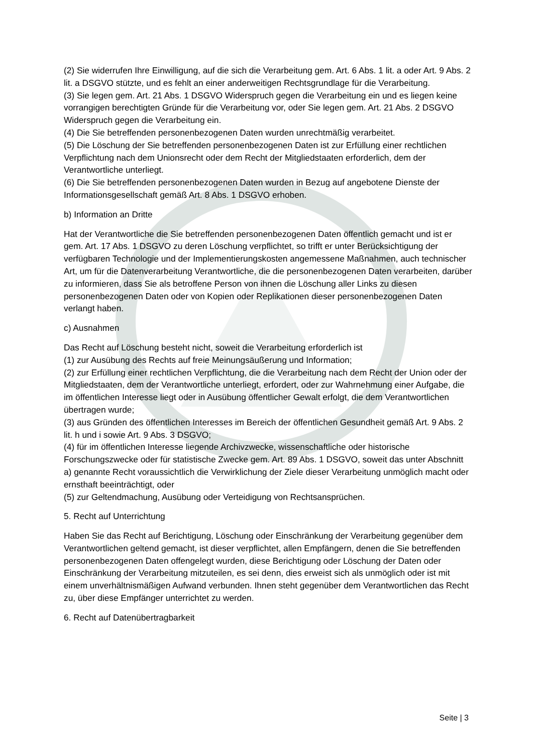(2) Sie widerrufen Ihre Einwilligung, auf die sich die Verarbeitung gem. Art. 6 Abs. 1 lit. a oder Art. 9 Abs. 2 lit. a DSGVO stützte, und es fehlt an einer anderweitigen Rechtsgrundlage für die Verarbeitung.
(3) Sie legen gem. Art. 21 Abs. 1 DSGVO Widerspruch gegen die Verarbeitung ein und es liegen keine vorrangigen berechtigten Gründe für die Verarbeitung vor, oder Sie legen gem. Art. 21 Abs. 2 DSGVO Widerspruch gegen die Verarbeitung ein.
(4) Die Sie betreffenden personenbezogenen Daten wurden unrechtmäßig verarbeitet.
(5) Die Löschung der Sie betreffenden personenbezogenen Daten ist zur Erfüllung einer rechtlichen Verpflichtung nach dem Unionsrecht oder dem Recht der Mitgliedstaaten erforderlich, dem der Verantwortliche unterliegt.
(6) Die Sie betreffenden personenbezogenen Daten wurden in Bezug auf angebotene Dienste der Informationsgesellschaft gemäß Art. 8 Abs. 1 DSGVO erhoben.
b) Information an Dritte
Hat der Verantwortliche die Sie betreffenden personenbezogenen Daten öffentlich gemacht und ist er gem. Art. 17 Abs. 1 DSGVO zu deren Löschung verpflichtet, so trifft er unter Berücksichtigung der verfügbaren Technologie und der Implementierungskosten angemessene Maßnahmen, auch technischer Art, um für die Datenverarbeitung Verantwortliche, die die personenbezogenen Daten verarbeiten, darüber zu informieren, dass Sie als betroffene Person von ihnen die Löschung aller Links zu diesen personenbezogenen Daten oder von Kopien oder Replikationen dieser personenbezogenen Daten verlangt haben.
c) Ausnahmen
Das Recht auf Löschung besteht nicht, soweit die Verarbeitung erforderlich ist
(1) zur Ausübung des Rechts auf freie Meinungsäußerung und Information;
(2) zur Erfüllung einer rechtlichen Verpflichtung, die die Verarbeitung nach dem Recht der Union oder der Mitgliedstaaten, dem der Verantwortliche unterliegt, erfordert, oder zur Wahrnehmung einer Aufgabe, die im öffentlichen Interesse liegt oder in Ausübung öffentlicher Gewalt erfolgt, die dem Verantwortlichen übertragen wurde;
(3) aus Gründen des öffentlichen Interesses im Bereich der öffentlichen Gesundheit gemäß Art. 9 Abs. 2 lit. h und i sowie Art. 9 Abs. 3 DSGVO;
(4) für im öffentlichen Interesse liegende Archivzwecke, wissenschaftliche oder historische Forschungszwecke oder für statistische Zwecke gem. Art. 89 Abs. 1 DSGVO, soweit das unter Abschnitt a) genannte Recht voraussichtlich die Verwirklichung der Ziele dieser Verarbeitung unmöglich macht oder ernsthaft beeinträchtigt, oder
(5) zur Geltendmachung, Ausübung oder Verteidigung von Rechtsansprüchen.
5. Recht auf Unterrichtung
Haben Sie das Recht auf Berichtigung, Löschung oder Einschränkung der Verarbeitung gegenüber dem Verantwortlichen geltend gemacht, ist dieser verpflichtet, allen Empfängern, denen die Sie betreffenden personenbezogenen Daten offengelegt wurden, diese Berichtigung oder Löschung der Daten oder Einschränkung der Verarbeitung mitzuteilen, es sei denn, dies erweist sich als unmöglich oder ist mit einem unverhältnismäßigen Aufwand verbunden. Ihnen steht gegenüber dem Verantwortlichen das Recht zu, über diese Empfänger unterrichtet zu werden.
6. Recht auf Datenübertragbarkeit
Seite | 3